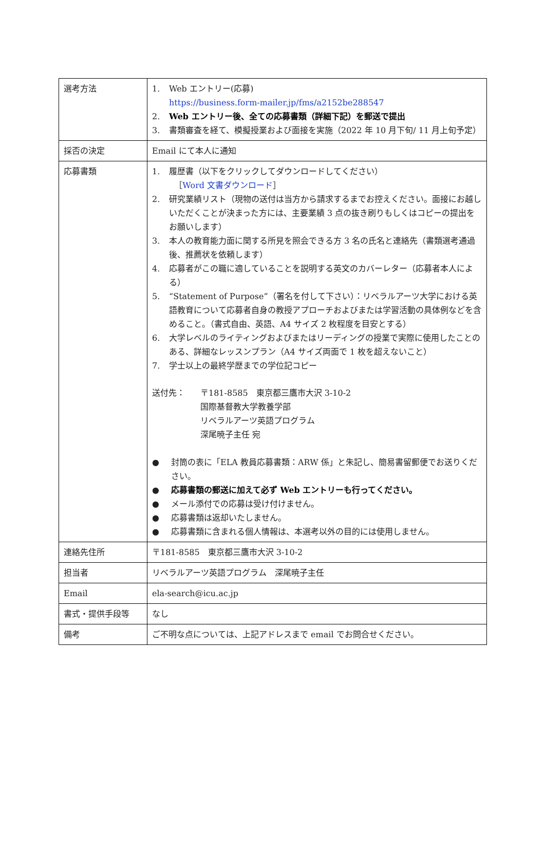| 選考方法 | 1. Web エントリー(応募) https://business.form-mailer.jp/fms/a2152be288547 2. Web エントリー後、全ての応募書類（詳細下記）を郵送で提出 3. 書類審査を経て、模擬授業および面接を実施（2022 年 10 月下旬/ 11 月上旬予定） |
| 採否の決定 | Email にて本人に通知 |
| 応募書類 | 1. 履歴書（以下をクリックしてダウンロードしてください） ［ Word 文書ダウンロード ］ 2. 研究業績リスト（現物の送付は当方から請求するまでお控えください。面接にお越しいただくことが決まった方には、主要業績 3 点の抜き刷りもしくはコピーの提出をお願いします） 3. 本人の教育能力面に関する所見を照会できる方 3 名の氏名と連絡先（書類選考通過後、推薦状を依頼します） 4. 応募者がこの職に適していることを説明する英文のカバーレター（応募者本人による） 5. “Statement of Purpose”（署名を付して下さい）：リベラルアーツ大学における英語教育について応募者自身の教授アプローチおよびまたは学習活動の具体例などを含めること。（書式自由、英語、A4 サイズ 2 枚程度を目安とする） 6. 大学レベルのライティングおよびまたはリーディングの授業で実際に使用したことのある、詳細なレッスンプラン（A4 サイズ両面で 1 枚を超えないこと） 7. 学士以上の最終学歴までの学位記コピー 送付先： 〒181-8585 東京都三鷹市大沢 3-10-2 国際基督教大学教養学部 リベラルアーツ英語プログラム 深尾暁子主任 宛 ● 封筒の表に「ELA 教員応募書類：ARW 係」と朱記し、簡易書留郵便でお送りください。 ● 応募書類の郵送に加えて必ず Web エントリーも行ってください。 ● メール添付での応募は受け付けません。 ● 応募書類は返却いたしません。 ● 応募書類に含まれる個人情報は、本選考以外の目的には使用しません。 |
| 連絡先住所 | 〒181-8585 東京都三鷹市大沢 3-10-2 |
| 担当者 | リベラルアーツ英語プログラム 深尾暁子主任 |
| Email | ela-search@icu.ac.jp |
| 書式・提供手段等 | なし |
| 備考 | ご不明な点については、上記アドレスまで email でお問合せください。 |